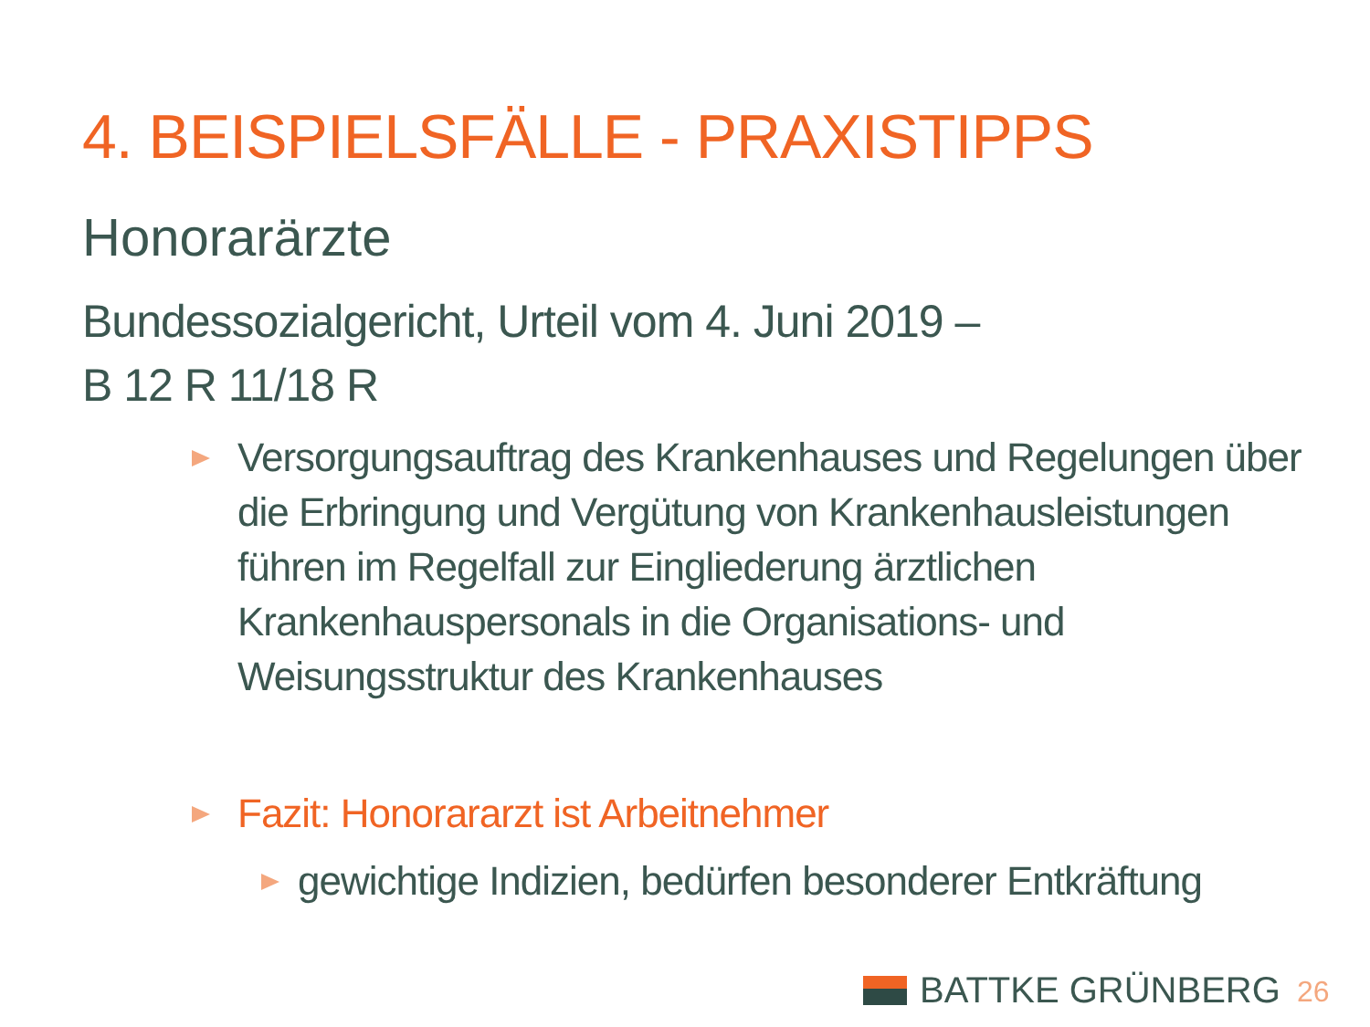4. BEISPIELSFÄLLE - PRAXISTIPPS
Honorarärzte
Bundessozialgericht, Urteil vom 4. Juni 2019 –
B 12 R 11/18 R
Versorgungsauftrag des Krankenhauses und Regelungen über die Erbringung und Vergütung von Krankenhausleistungen führen im Regelfall zur Eingliederung ärztlichen Krankenhauspersonals in die Organisations- und Weisungsstruktur des Krankenhauses
Fazit: Honorararzt ist Arbeitnehmer
gewichtige Indizien, bedürfen besonderer Entkräftung
BATTKE GRÜNBERG 26